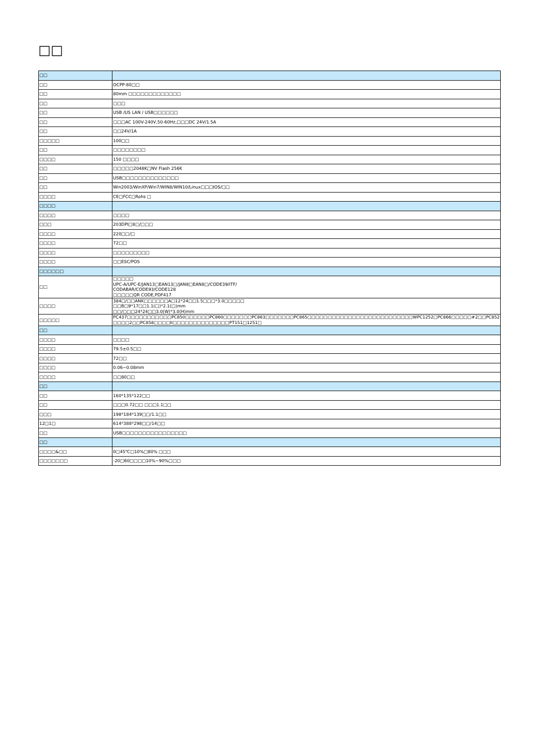□□
| □□ | |
| □□ | OCPP-80□□ |
| □□ | 80mm □□□□□□□□□□□□□ |
| □□ | □□□ |
| □□ | USB /US LAN / USB□□□□□□ |
| □□ | □□□AC 100V-240V,50-60Hz,□□□DC 24V/1.5A |
| □□ | □□24V/1A |
| □□□□□ | 100□□ |
| □□ | □□□□□□□□ |
| □□□□ | 150 □□□□ |
| □□ | □□□□□2048K□NV Flash 256K |
| □□ | USB□□□□□□□□□□□□□□ |
| □□ | Win2003/WinXP/Win7/WIN8/WIN10/Linux□□□IOS/□□ |
| □□□□ | CE□FCC□Rohs □ |
| □□□□ | |
| □□□□ | □□□□ |
| □□□ | 203DPI□8□/□□□ |
| □□□□ | 220□□/□ |
| □□□□ | 72□□ |
| □□□□ | □□□□□□□□□ |
| □□□□ | □□ESC/POS |
| □□□□□□ | |
| □□ | □□□□□ UPC-A/UPC-E/JAN13□EAN13□/JAN8□EAN8□/CODE39/ITF/ CODABAR/CODE93/CODE128 □□□□□QR CODE,PDF417 |
| □□□□ | 384□/□□ANK□□□□□□A□12*24□□1.5□□□*3.0□□□□□ □□B□9*17□□1.1(□)*2.1(□)mm □□/□□□24*24□□3.0(W)*3.0(H)mm |
| □□□□□ | PC437□□□□□□□□□□□PC850□□□□□□PC860□□□□□□□PC863□□□□□□□PC865□□□□□□□□□□□□□□□□□□□□□□□□□□WPC1252□PC866□□□□□#2□□PC852 □□□□2□□PC858□□□□II□□□□□□□□□□□□□□PT151□1251□ |
| □□ | |
| □□□□ | □□□□ |
| □□□□ | 79.5±0.5□□ |
| □□□□ | 72□□ |
| □□□□ | 0.06~0.08mm |
| □□□□ | □□80□□ |
| □□ | |
| □□ | 160*135*122□□ |
| □□ | □□□0.72□□ □□□1.1□□ |
| □□□ | 198*184*139□□/1.1□□ |
| 12□1□ | 614*388*298□□/14□□ |
| □□ | USB□□□□□□□□□□□□□□□□ |
| □□ | |
| □□□□&□□ | 0□45℃□10%□80% □□□ |
| □□□□□□□ | -20□60□□□□10%~90%□□□ |